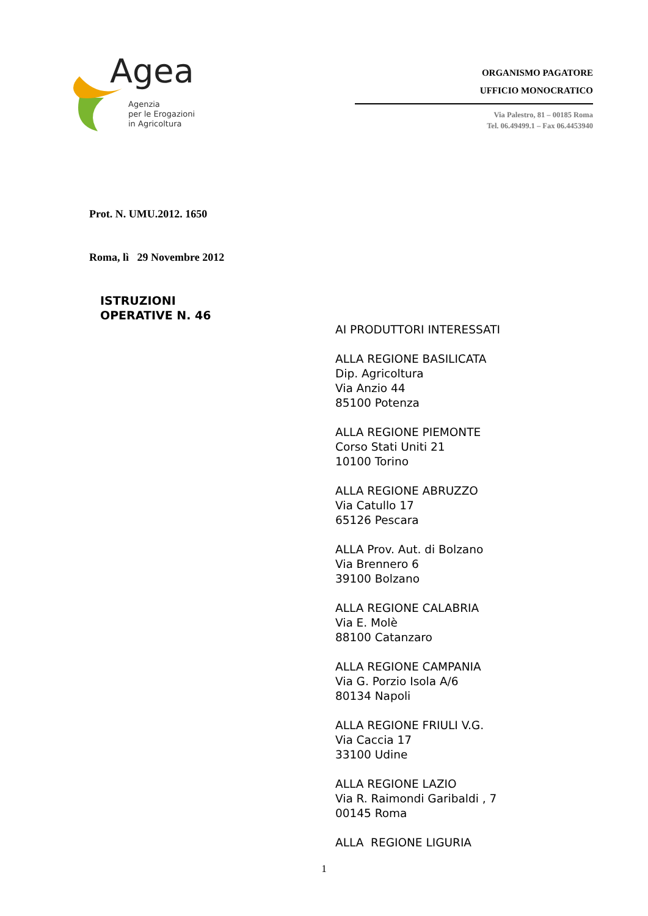Agea
Agenzia
per le Erogazioni
in Agricoltura
ORGANISMO PAGATORE
UFFICIO MONOCRATICO
Via Palestro, 81 – 00185 Roma
Tel. 06.49499.1 – Fax 06.4453940
Prot. N. UMU.2012. 1650
Roma, lì 29 Novembre 2012
ISTRUZIONI
OPERATIVE N. 46
AI PRODUTTORI INTERESSATI
ALLA REGIONE BASILICATA
Dip. Agricoltura
Via Anzio 44
85100 Potenza
ALLA REGIONE PIEMONTE
Corso Stati Uniti 21
10100 Torino
ALLA REGIONE ABRUZZO
Via Catullo 17
65126 Pescara
ALLA Prov. Aut. di Bolzano
Via Brennero 6
39100 Bolzano
ALLA REGIONE CALABRIA
Via E. Molè
88100 Catanzaro
ALLA REGIONE CAMPANIA
Via G. Porzio Isola A/6
80134 Napoli
ALLA REGIONE FRIULI V.G.
Via Caccia 17
33100 Udine
ALLA REGIONE LAZIO
Via R. Raimondi Garibaldi , 7
00145 Roma
ALLA REGIONE LIGURIA
1